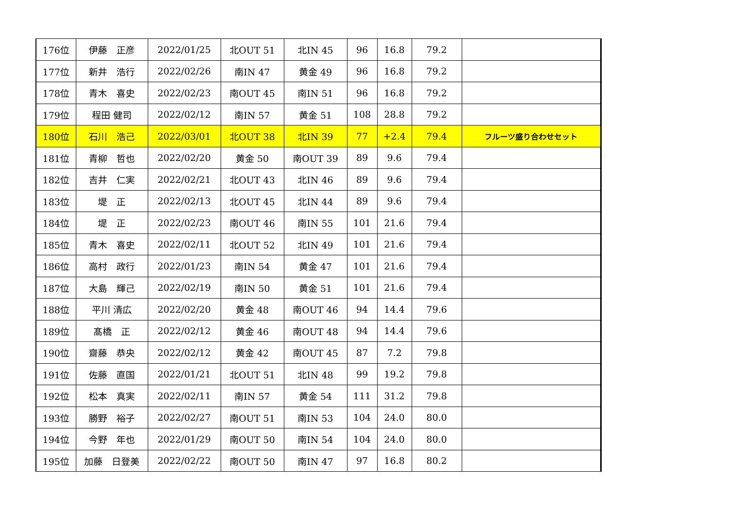| 176位 | 伊藤 正彦 | 2022/01/25 | 北OUT 51 | 北IN 45 | 96 | 16.8 | 79.2 | |
| 177位 | 新井 浩行 | 2022/02/26 | 南IN 47 | 黄金 49 | 96 | 16.8 | 79.2 | |
| 178位 | 青木 喜史 | 2022/02/23 | 南OUT 45 | 南IN 51 | 96 | 16.8 | 79.2 | |
| 179位 | 程田 健司 | 2022/02/12 | 南IN 57 | 黄金 51 | 108 | 28.8 | 79.2 | |
| 180位 | 石川 浩己 | 2022/03/01 | 北OUT 38 | 北IN 39 | 77 | +2.4 | 79.4 | フルーツ盛り合わせセット |
| 181位 | 青柳 哲也 | 2022/02/20 | 黄金 50 | 南OUT 39 | 89 | 9.6 | 79.4 | |
| 182位 | 吉井 仁実 | 2022/02/21 | 北OUT 43 | 北IN 46 | 89 | 9.6 | 79.4 | |
| 183位 | 堤 正 | 2022/02/13 | 北OUT 45 | 北IN 44 | 89 | 9.6 | 79.4 | |
| 184位 | 堤 正 | 2022/02/23 | 南OUT 46 | 南IN 55 | 101 | 21.6 | 79.4 | |
| 185位 | 青木 喜史 | 2022/02/11 | 北OUT 52 | 北IN 49 | 101 | 21.6 | 79.4 | |
| 186位 | 高村 政行 | 2022/01/23 | 南IN 54 | 黄金 47 | 101 | 21.6 | 79.4 | |
| 187位 | 大島 輝己 | 2022/02/19 | 南IN 50 | 黄金 51 | 101 | 21.6 | 79.4 | |
| 188位 | 平川 清広 | 2022/02/20 | 黄金 48 | 南OUT 46 | 94 | 14.4 | 79.6 | |
| 189位 | 髙橋 正 | 2022/02/12 | 黄金 46 | 南OUT 48 | 94 | 14.4 | 79.6 | |
| 190位 | 齋藤 恭央 | 2022/02/12 | 黄金 42 | 南OUT 45 | 87 | 7.2 | 79.8 | |
| 191位 | 佐藤 直国 | 2022/01/21 | 北OUT 51 | 北IN 48 | 99 | 19.2 | 79.8 | |
| 192位 | 松本 真実 | 2022/02/11 | 南IN 57 | 黄金 54 | 111 | 31.2 | 79.8 | |
| 193位 | 勝野 裕子 | 2022/02/27 | 南OUT 51 | 南IN 53 | 104 | 24.0 | 80.0 | |
| 194位 | 今野 年也 | 2022/01/29 | 南OUT 50 | 南IN 54 | 104 | 24.0 | 80.0 | |
| 195位 | 加藤 日登美 | 2022/02/22 | 南OUT 50 | 南IN 47 | 97 | 16.8 | 80.2 | |